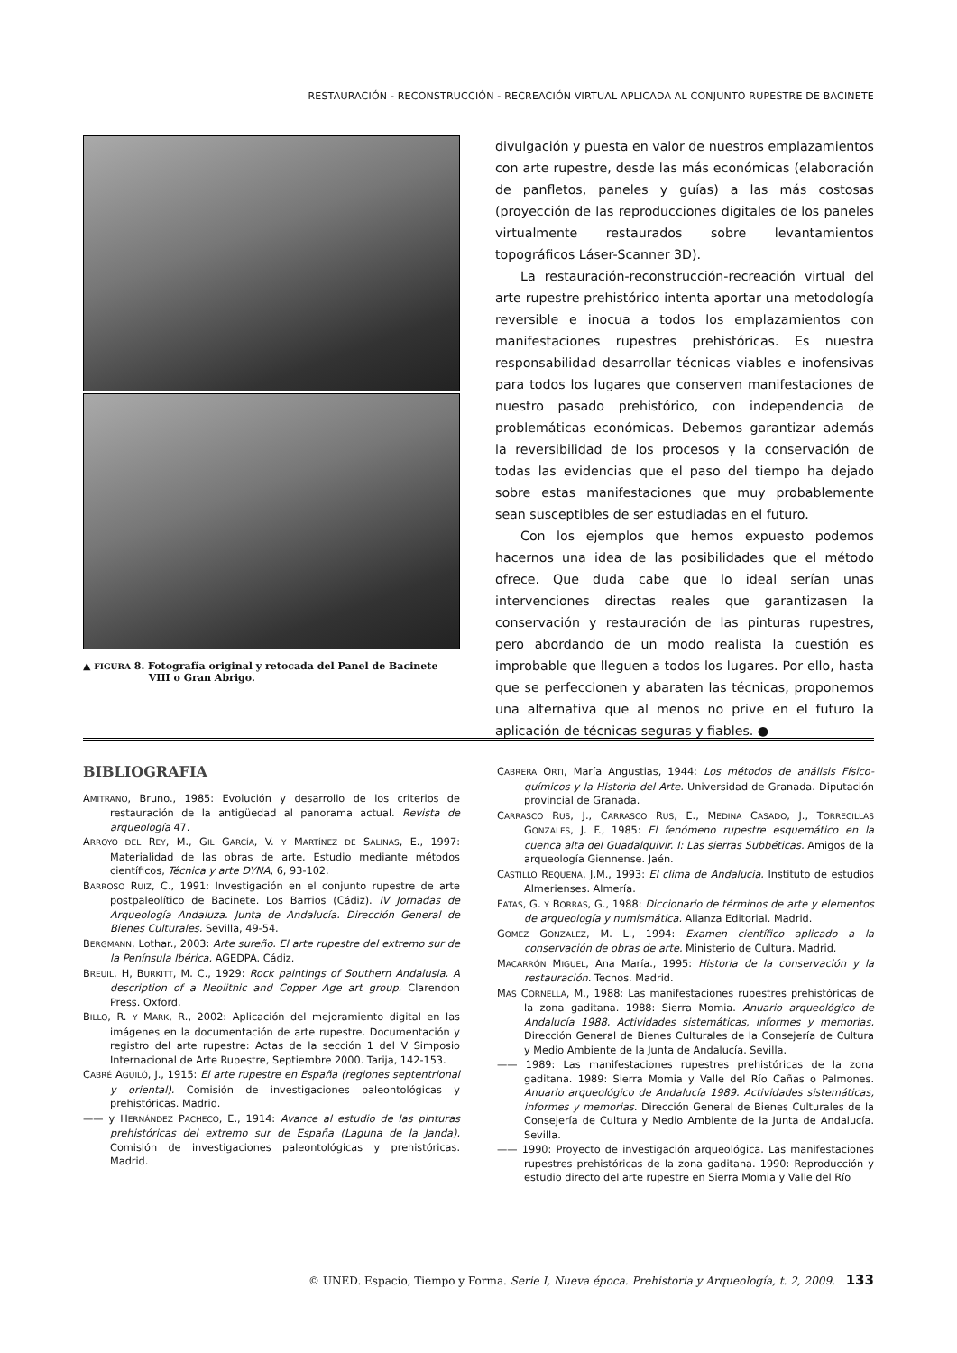RESTAURACIÓN - RECONSTRUCCIÓN - RECREACIÓN VIRTUAL APLICADA AL CONJUNTO RUPESTRE DE BACINETE
▲ FIGURA 8. Fotografía original y retocada del Panel de Bacinete
VIII o Gran Abrigo.
divulgación y puesta en valor de nuestros emplazamientos con arte rupestre, desde las más económicas (elaboración de panfletos, paneles y guías) a las más costosas (proyección de las reproducciones digitales de los paneles virtualmente restaurados sobre levantamientos topográficos Láser-Scanner 3D).
La restauración-reconstrucción-recreación virtual del arte rupestre prehistórico intenta aportar una metodología reversible e inocua a todos los emplazamientos con manifestaciones rupestres prehistóricas. Es nuestra responsabilidad desarrollar técnicas viables e inofensivas para todos los lugares que conserven manifestaciones de nuestro pasado prehistórico, con independencia de problemáticas económicas. Debemos garantizar además la reversibilidad de los procesos y la conservación de todas las evidencias que el paso del tiempo ha dejado sobre estas manifestaciones que muy probablemente sean susceptibles de ser estudiadas en el futuro.
Con los ejemplos que hemos expuesto podemos hacernos una idea de las posibilidades que el método ofrece. Que duda cabe que lo ideal serían unas intervenciones directas reales que garantizasen la conservación y restauración de las pinturas rupestres, pero abordando de un modo realista la cuestión es improbable que lleguen a todos los lugares. Por ello, hasta que se perfeccionen y abaraten las técnicas, proponemos una alternativa que al menos no prive en el futuro la aplicación de técnicas seguras y fiables. ●
BIBLIOGRAFIA
AMITRANO, Bruno., 1985: Evolución y desarrollo de los criterios de restauración de la antigüedad al panorama actual. Revista de arqueología 47.
ARROYO DEL REY, M., GIL GARCÍA, V. Y MARTÍNEZ DE SALINAS, E., 1997: Materialidad de las obras de arte. Estudio mediante métodos científicos, Técnica y arte DYNA, 6, 93-102.
BARROSO RUIZ, C., 1991: Investigación en el conjunto rupestre de arte postpaleolítico de Bacinete. Los Barrios (Cádiz). IV Jornadas de Arqueología Andaluza. Junta de Andalucía. Dirección General de Bienes Culturales. Sevilla, 49-54.
BERGMANN, Lothar., 2003: Arte sureño. El arte rupestre del extremo sur de la Península Ibérica. AGEDPA. Cádiz.
BREUIL, H, BURKITT, M. C., 1929: Rock paintings of Southern Andalusia. A description of a Neolithic and Copper Age art group. Clarendon Press. Oxford.
BILLO, R. Y MARK, R., 2002: Aplicación del mejoramiento digital en las imágenes en la documentación de arte rupestre. Documentación y registro del arte rupestre: Actas de la sección 1 del V Simposio Internacional de Arte Rupestre, Septiembre 2000. Tarija, 142-153.
CABRÉ AGUILÓ, J., 1915: El arte rupestre en España (regiones septentrional y oriental). Comisión de investigaciones paleontológicas y prehistóricas. Madrid.
—— y HERNÁNDEZ PACHECO, E., 1914: Avance al estudio de las pinturas prehistóricas del extremo sur de España (Laguna de la Janda). Comisión de investigaciones paleontológicas y prehistóricas. Madrid.
CABRERA ORTI, María Angustias, 1944: Los métodos de análisis Físico-químicos y la Historia del Arte. Universidad de Granada. Diputación provincial de Granada.
CARRASCO RUS, J., CARRASCO RUS, E., MEDINA CASADO, J., TORRECILLAS GONZALES, J. F., 1985: El fenómeno rupestre esquemático en la cuenca alta del Guadalquivir. I: Las sierras Subbéticas. Amigos de la arqueología Giennense. Jaén.
CASTILLO REQUENA, J.M., 1993: El clima de Andalucía. Instituto de estudios Almerienses. Almería.
FATAS, G. Y BORRAS, G., 1988: Diccionario de términos de arte y elementos de arqueología y numismática. Alianza Editorial. Madrid.
GOMEZ GONZALEZ, M. L., 1994: Examen científico aplicado a la conservación de obras de arte. Ministerio de Cultura. Madrid.
MACARRÓN MIGUEL, Ana María., 1995: Historia de la conservación y la restauración. Tecnos. Madrid.
MAS CORNELLA, M., 1988: Las manifestaciones rupestres prehistóricas de la zona gaditana. 1988: Sierra Momia. Anuario arqueológico de Andalucía 1988. Actividades sistemáticas, informes y memorias. Dirección General de Bienes Culturales de la Consejería de Cultura y Medio Ambiente de la Junta de Andalucía. Sevilla.
—— 1989: Las manifestaciones rupestres prehistóricas de la zona gaditana. 1989: Sierra Momia y Valle del Río Cañas o Palmones. Anuario arqueológico de Andalucía 1989. Actividades sistemáticas, informes y memorias. Dirección General de Bienes Culturales de la Consejería de Cultura y Medio Ambiente de la Junta de Andalucía. Sevilla.
—— 1990: Proyecto de investigación arqueológica. Las manifestaciones rupestres prehistóricas de la zona gaditana. 1990: Reproducción y estudio directo del arte rupestre en Sierra Momia y Valle del Río
© UNED. Espacio, Tiempo y Forma. Serie I, Nueva época. Prehistoria y Arqueología, t. 2, 2009. 133